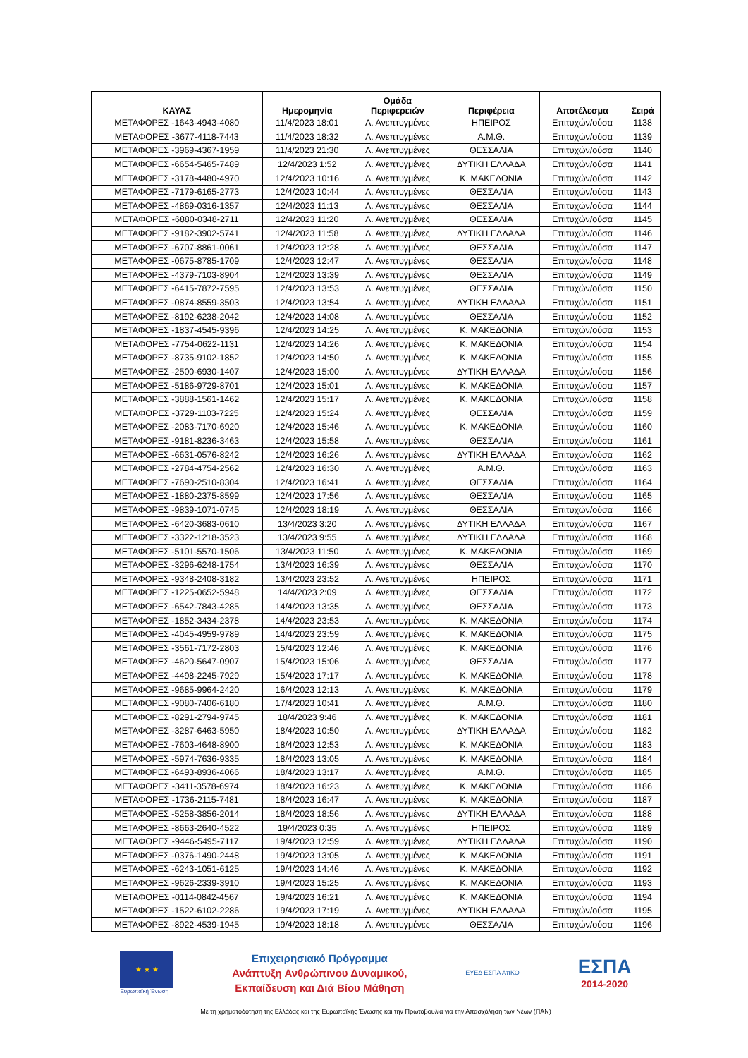| ΚΑΥΑΣ | Ημερομηνία | Ομάδα Περιφερειών | Περιφέρεια | Αποτέλεσμα | Σειρά |
| --- | --- | --- | --- | --- | --- |
| ΜΕΤΑΦΟΡΕΣ -1643-4943-4080 | 11/4/2023 18:01 | Λ. Ανεπτυγμένες | ΗΠΕΙΡΟΣ | Επιτυχών/ούσα | 1138 |
| ΜΕΤΑΦΟΡΕΣ -3677-4118-7443 | 11/4/2023 18:32 | Λ. Ανεπτυγμένες | Α.Μ.Θ. | Επιτυχών/ούσα | 1139 |
| ΜΕΤΑΦΟΡΕΣ -3969-4367-1959 | 11/4/2023 21:30 | Λ. Ανεπτυγμένες | ΘΕΣΣΑΛΙΑ | Επιτυχών/ούσα | 1140 |
| ΜΕΤΑΦΟΡΕΣ -6654-5465-7489 | 12/4/2023 1:52 | Λ. Ανεπτυγμένες | ΔΥΤΙΚΗ ΕΛΛΑΔΑ | Επιτυχών/ούσα | 1141 |
| ΜΕΤΑΦΟΡΕΣ -3178-4480-4970 | 12/4/2023 10:16 | Λ. Ανεπτυγμένες | Κ. ΜΑΚΕΔΟΝΙΑ | Επιτυχών/ούσα | 1142 |
| ΜΕΤΑΦΟΡΕΣ -7179-6165-2773 | 12/4/2023 10:44 | Λ. Ανεπτυγμένες | ΘΕΣΣΑΛΙΑ | Επιτυχών/ούσα | 1143 |
| ΜΕΤΑΦΟΡΕΣ -4869-0316-1357 | 12/4/2023 11:13 | Λ. Ανεπτυγμένες | ΘΕΣΣΑΛΙΑ | Επιτυχών/ούσα | 1144 |
| ΜΕΤΑΦΟΡΕΣ -6880-0348-2711 | 12/4/2023 11:20 | Λ. Ανεπτυγμένες | ΘΕΣΣΑΛΙΑ | Επιτυχών/ούσα | 1145 |
| ΜΕΤΑΦΟΡΕΣ -9182-3902-5741 | 12/4/2023 11:58 | Λ. Ανεπτυγμένες | ΔΥΤΙΚΗ ΕΛΛΑΔΑ | Επιτυχών/ούσα | 1146 |
| ΜΕΤΑΦΟΡΕΣ -6707-8861-0061 | 12/4/2023 12:28 | Λ. Ανεπτυγμένες | ΘΕΣΣΑΛΙΑ | Επιτυχών/ούσα | 1147 |
| ΜΕΤΑΦΟΡΕΣ -0675-8785-1709 | 12/4/2023 12:47 | Λ. Ανεπτυγμένες | ΘΕΣΣΑΛΙΑ | Επιτυχών/ούσα | 1148 |
| ΜΕΤΑΦΟΡΕΣ -4379-7103-8904 | 12/4/2023 13:39 | Λ. Ανεπτυγμένες | ΘΕΣΣΑΛΙΑ | Επιτυχών/ούσα | 1149 |
| ΜΕΤΑΦΟΡΕΣ -6415-7872-7595 | 12/4/2023 13:53 | Λ. Ανεπτυγμένες | ΘΕΣΣΑΛΙΑ | Επιτυχών/ούσα | 1150 |
| ΜΕΤΑΦΟΡΕΣ -0874-8559-3503 | 12/4/2023 13:54 | Λ. Ανεπτυγμένες | ΔΥΤΙΚΗ ΕΛΛΑΔΑ | Επιτυχών/ούσα | 1151 |
| ΜΕΤΑΦΟΡΕΣ -8192-6238-2042 | 12/4/2023 14:08 | Λ. Ανεπτυγμένες | ΘΕΣΣΑΛΙΑ | Επιτυχών/ούσα | 1152 |
| ΜΕΤΑΦΟΡΕΣ -1837-4545-9396 | 12/4/2023 14:25 | Λ. Ανεπτυγμένες | Κ. ΜΑΚΕΔΟΝΙΑ | Επιτυχών/ούσα | 1153 |
| ΜΕΤΑΦΟΡΕΣ -7754-0622-1131 | 12/4/2023 14:26 | Λ. Ανεπτυγμένες | Κ. ΜΑΚΕΔΟΝΙΑ | Επιτυχών/ούσα | 1154 |
| ΜΕΤΑΦΟΡΕΣ -8735-9102-1852 | 12/4/2023 14:50 | Λ. Ανεπτυγμένες | Κ. ΜΑΚΕΔΟΝΙΑ | Επιτυχών/ούσα | 1155 |
| ΜΕΤΑΦΟΡΕΣ -2500-6930-1407 | 12/4/2023 15:00 | Λ. Ανεπτυγμένες | ΔΥΤΙΚΗ ΕΛΛΑΔΑ | Επιτυχών/ούσα | 1156 |
| ΜΕΤΑΦΟΡΕΣ -5186-9729-8701 | 12/4/2023 15:01 | Λ. Ανεπτυγμένες | Κ. ΜΑΚΕΔΟΝΙΑ | Επιτυχών/ούσα | 1157 |
| ΜΕΤΑΦΟΡΕΣ -3888-1561-1462 | 12/4/2023 15:17 | Λ. Ανεπτυγμένες | Κ. ΜΑΚΕΔΟΝΙΑ | Επιτυχών/ούσα | 1158 |
| ΜΕΤΑΦΟΡΕΣ -3729-1103-7225 | 12/4/2023 15:24 | Λ. Ανεπτυγμένες | ΘΕΣΣΑΛΙΑ | Επιτυχών/ούσα | 1159 |
| ΜΕΤΑΦΟΡΕΣ -2083-7170-6920 | 12/4/2023 15:46 | Λ. Ανεπτυγμένες | Κ. ΜΑΚΕΔΟΝΙΑ | Επιτυχών/ούσα | 1160 |
| ΜΕΤΑΦΟΡΕΣ -9181-8236-3463 | 12/4/2023 15:58 | Λ. Ανεπτυγμένες | ΘΕΣΣΑΛΙΑ | Επιτυχών/ούσα | 1161 |
| ΜΕΤΑΦΟΡΕΣ -6631-0576-8242 | 12/4/2023 16:26 | Λ. Ανεπτυγμένες | ΔΥΤΙΚΗ ΕΛΛΑΔΑ | Επιτυχών/ούσα | 1162 |
| ΜΕΤΑΦΟΡΕΣ -2784-4754-2562 | 12/4/2023 16:30 | Λ. Ανεπτυγμένες | Α.Μ.Θ. | Επιτυχών/ούσα | 1163 |
| ΜΕΤΑΦΟΡΕΣ -7690-2510-8304 | 12/4/2023 16:41 | Λ. Ανεπτυγμένες | ΘΕΣΣΑΛΙΑ | Επιτυχών/ούσα | 1164 |
| ΜΕΤΑΦΟΡΕΣ -1880-2375-8599 | 12/4/2023 17:56 | Λ. Ανεπτυγμένες | ΘΕΣΣΑΛΙΑ | Επιτυχών/ούσα | 1165 |
| ΜΕΤΑΦΟΡΕΣ -9839-1071-0745 | 12/4/2023 18:19 | Λ. Ανεπτυγμένες | ΘΕΣΣΑΛΙΑ | Επιτυχών/ούσα | 1166 |
| ΜΕΤΑΦΟΡΕΣ -6420-3683-0610 | 13/4/2023 3:20 | Λ. Ανεπτυγμένες | ΔΥΤΙΚΗ ΕΛΛΑΔΑ | Επιτυχών/ούσα | 1167 |
| ΜΕΤΑΦΟΡΕΣ -3322-1218-3523 | 13/4/2023 9:55 | Λ. Ανεπτυγμένες | ΔΥΤΙΚΗ ΕΛΛΑΔΑ | Επιτυχών/ούσα | 1168 |
| ΜΕΤΑΦΟΡΕΣ -5101-5570-1506 | 13/4/2023 11:50 | Λ. Ανεπτυγμένες | Κ. ΜΑΚΕΔΟΝΙΑ | Επιτυχών/ούσα | 1169 |
| ΜΕΤΑΦΟΡΕΣ -3296-6248-1754 | 13/4/2023 16:39 | Λ. Ανεπτυγμένες | ΘΕΣΣΑΛΙΑ | Επιτυχών/ούσα | 1170 |
| ΜΕΤΑΦΟΡΕΣ -9348-2408-3182 | 13/4/2023 23:52 | Λ. Ανεπτυγμένες | ΗΠΕΙΡΟΣ | Επιτυχών/ούσα | 1171 |
| ΜΕΤΑΦΟΡΕΣ -1225-0652-5948 | 14/4/2023 2:09 | Λ. Ανεπτυγμένες | ΘΕΣΣΑΛΙΑ | Επιτυχών/ούσα | 1172 |
| ΜΕΤΑΦΟΡΕΣ -6542-7843-4285 | 14/4/2023 13:35 | Λ. Ανεπτυγμένες | ΘΕΣΣΑΛΙΑ | Επιτυχών/ούσα | 1173 |
| ΜΕΤΑΦΟΡΕΣ -1852-3434-2378 | 14/4/2023 23:53 | Λ. Ανεπτυγμένες | Κ. ΜΑΚΕΔΟΝΙΑ | Επιτυχών/ούσα | 1174 |
| ΜΕΤΑΦΟΡΕΣ -4045-4959-9789 | 14/4/2023 23:59 | Λ. Ανεπτυγμένες | Κ. ΜΑΚΕΔΟΝΙΑ | Επιτυχών/ούσα | 1175 |
| ΜΕΤΑΦΟΡΕΣ -3561-7172-2803 | 15/4/2023 12:46 | Λ. Ανεπτυγμένες | Κ. ΜΑΚΕΔΟΝΙΑ | Επιτυχών/ούσα | 1176 |
| ΜΕΤΑΦΟΡΕΣ -4620-5647-0907 | 15/4/2023 15:06 | Λ. Ανεπτυγμένες | ΘΕΣΣΑΛΙΑ | Επιτυχών/ούσα | 1177 |
| ΜΕΤΑΦΟΡΕΣ -4498-2245-7929 | 15/4/2023 17:17 | Λ. Ανεπτυγμένες | Κ. ΜΑΚΕΔΟΝΙΑ | Επιτυχών/ούσα | 1178 |
| ΜΕΤΑΦΟΡΕΣ -9685-9964-2420 | 16/4/2023 12:13 | Λ. Ανεπτυγμένες | Κ. ΜΑΚΕΔΟΝΙΑ | Επιτυχών/ούσα | 1179 |
| ΜΕΤΑΦΟΡΕΣ -9080-7406-6180 | 17/4/2023 10:41 | Λ. Ανεπτυγμένες | Α.Μ.Θ. | Επιτυχών/ούσα | 1180 |
| ΜΕΤΑΦΟΡΕΣ -8291-2794-9745 | 18/4/2023 9:46 | Λ. Ανεπτυγμένες | Κ. ΜΑΚΕΔΟΝΙΑ | Επιτυχών/ούσα | 1181 |
| ΜΕΤΑΦΟΡΕΣ -3287-6463-5950 | 18/4/2023 10:50 | Λ. Ανεπτυγμένες | ΔΥΤΙΚΗ ΕΛΛΑΔΑ | Επιτυχών/ούσα | 1182 |
| ΜΕΤΑΦΟΡΕΣ -7603-4648-8900 | 18/4/2023 12:53 | Λ. Ανεπτυγμένες | Κ. ΜΑΚΕΔΟΝΙΑ | Επιτυχών/ούσα | 1183 |
| ΜΕΤΑΦΟΡΕΣ -5974-7636-9335 | 18/4/2023 13:05 | Λ. Ανεπτυγμένες | Κ. ΜΑΚΕΔΟΝΙΑ | Επιτυχών/ούσα | 1184 |
| ΜΕΤΑΦΟΡΕΣ -6493-8936-4066 | 18/4/2023 13:17 | Λ. Ανεπτυγμένες | Α.Μ.Θ. | Επιτυχών/ούσα | 1185 |
| ΜΕΤΑΦΟΡΕΣ -3411-3578-6974 | 18/4/2023 16:23 | Λ. Ανεπτυγμένες | Κ. ΜΑΚΕΔΟΝΙΑ | Επιτυχών/ούσα | 1186 |
| ΜΕΤΑΦΟΡΕΣ -1736-2115-7481 | 18/4/2023 16:47 | Λ. Ανεπτυγμένες | Κ. ΜΑΚΕΔΟΝΙΑ | Επιτυχών/ούσα | 1187 |
| ΜΕΤΑΦΟΡΕΣ -5258-3856-2014 | 18/4/2023 18:56 | Λ. Ανεπτυγμένες | ΔΥΤΙΚΗ ΕΛΛΑΔΑ | Επιτυχών/ούσα | 1188 |
| ΜΕΤΑΦΟΡΕΣ -8663-2640-4522 | 19/4/2023 0:35 | Λ. Ανεπτυγμένες | ΗΠΕΙΡΟΣ | Επιτυχών/ούσα | 1189 |
| ΜΕΤΑΦΟΡΕΣ -9446-5495-7117 | 19/4/2023 12:59 | Λ. Ανεπτυγμένες | ΔΥΤΙΚΗ ΕΛΛΑΔΑ | Επιτυχών/ούσα | 1190 |
| ΜΕΤΑΦΟΡΕΣ -0376-1490-2448 | 19/4/2023 13:05 | Λ. Ανεπτυγμένες | Κ. ΜΑΚΕΔΟΝΙΑ | Επιτυχών/ούσα | 1191 |
| ΜΕΤΑΦΟΡΕΣ -6243-1051-6125 | 19/4/2023 14:46 | Λ. Ανεπτυγμένες | Κ. ΜΑΚΕΔΟΝΙΑ | Επιτυχών/ούσα | 1192 |
| ΜΕΤΑΦΟΡΕΣ -9626-2339-3910 | 19/4/2023 15:25 | Λ. Ανεπτυγμένες | Κ. ΜΑΚΕΔΟΝΙΑ | Επιτυχών/ούσα | 1193 |
| ΜΕΤΑΦΟΡΕΣ -0114-0842-4567 | 19/4/2023 16:21 | Λ. Ανεπτυγμένες | Κ. ΜΑΚΕΔΟΝΙΑ | Επιτυχών/ούσα | 1194 |
| ΜΕΤΑΦΟΡΕΣ -1522-6102-2286 | 19/4/2023 17:19 | Λ. Ανεπτυγμένες | ΔΥΤΙΚΗ ΕΛΛΑΔΑ | Επιτυχών/ούσα | 1195 |
| ΜΕΤΑΦΟΡΕΣ -8922-4539-1945 | 19/4/2023 18:18 | Λ. Ανεπτυγμένες | ΘΕΣΣΑΛΙΑ | Επιτυχών/ούσα | 1196 |
★ ★ ★
Ευρωπαϊκή Ένωση
Επιχειρησιακό Πρόγραμμα
Ανάπτυξη Ανθρώπινου Δυναμικού,
Εκπαίδευση και Διά Βίου Μάθηση
ΕΥΕΔ ΕΣΠΑ ΑπΚΟ
ΕΣΠΑ
2014-2020
Με τη χρηματοδότηση της Ελλάδας και της Ευρωπαϊκής Ένωσης και την Πρωτοβουλία για την Απασχόληση των Νέων (ΠΑΝ)